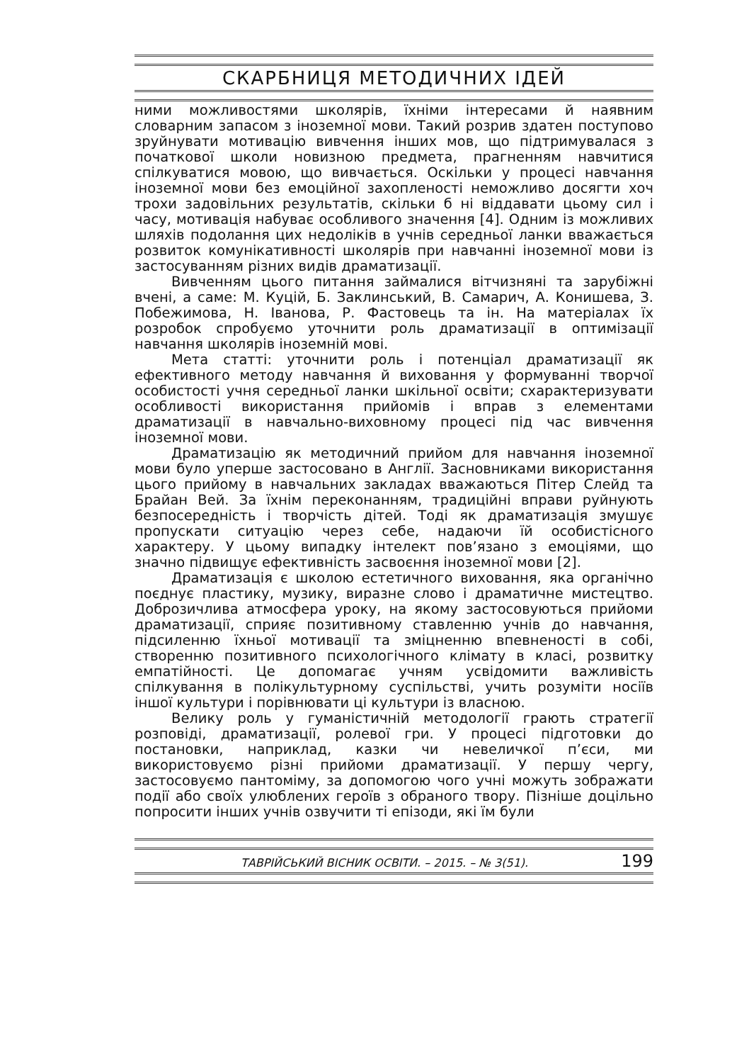СКАРБНИЦЯ МЕТОДИЧНИХ ІДЕЙ
ними можливостями школярів, їхніми інтересами й наявним словарним запасом з іноземної мови. Такий розрив здатен поступово зруйнувати мотивацію вивчення інших мов, що підтримувалася з початкової школи новизною предмета, прагненням навчитися спілкуватися мовою, що вивчається. Оскільки у процесі навчання іноземної мови без емоційної захопленості неможливо досягти хоч трохи задовільних результатів, скільки б ні віддавати цьому сил і часу, мотивація набуває особливого значення [4]. Одним із можливих шляхів подолання цих недоліків в учнів середньої ланки вважається розвиток комунікативності школярів при навчанні іноземної мови із застосуванням різних видів драматизації.
Вивченням цього питання займалися вітчизняні та зарубіжні вчені, а саме: М. Куцій, Б. Заклинський, В. Самарич, А. Конишева, З. Побежимова, Н. Іванова, Р. Фастовець та ін. На матеріалах їх розробок спробуємо уточнити роль драматизації в оптимізації навчання школярів іноземній мові.
Мета статті: уточнити роль і потенціал драматизації як ефективного методу навчання й виховання у формуванні творчої особистості учня середньої ланки шкільної освіти; схарактеризувати особливості використання прийомів і вправ з елементами драматизації в навчально-виховному процесі під час вивчення іноземної мови.
Драматизацію як методичний прийом для навчання іноземної мови було уперше застосовано в Англії. Засновниками використання цього прийому в навчальних закладах вважаються Пітер Слейд та Брайан Вей. За їхнім переконанням, традиційні вправи руйнують безпосередність і творчість дітей. Тоді як драматизація змушує пропускати ситуацію через себе, надаючи їй особистісного характеру. У цьому випадку інтелект пов’язано з емоціями, що значно підвищує ефективність засвоєння іноземної мови [2].
Драматизація є школою естетичного виховання, яка органічно поєднує пластику, музику, виразне слово і драматичне мистецтво. Доброзичлива атмосфера уроку, на якому застосовуються прийоми драматизації, сприяє позитивному ставленню учнів до навчання, підсиленню їхньої мотивації та зміцненню впевненості в собі, створенню позитивного психологічного клімату в класі, розвитку емпатійності. Це допомагає учням усвідомити важливість спілкування в полікультурному суспільстві, учить розуміти носіїв іншої культури і порівнювати ці культури із власною.
Велику роль у гуманістичній методології грають стратегії розповіді, драматизації, ролевої гри. У процесі підготовки до постановки, наприклад, казки чи невеличкої п’єси, ми використовуємо різні прийоми драматизації. У першу чергу, застосовуємо пантоміму, за допомогою чого учні можуть зображати події або своїх улюблених героїв з обраного твору. Пізніше доцільно попросити інших учнів озвучити ті епізоди, які їм були
ТАВРІЙСЬКИЙ ВІСНИК ОСВІТИ. – 2015. – № 3(51). 199